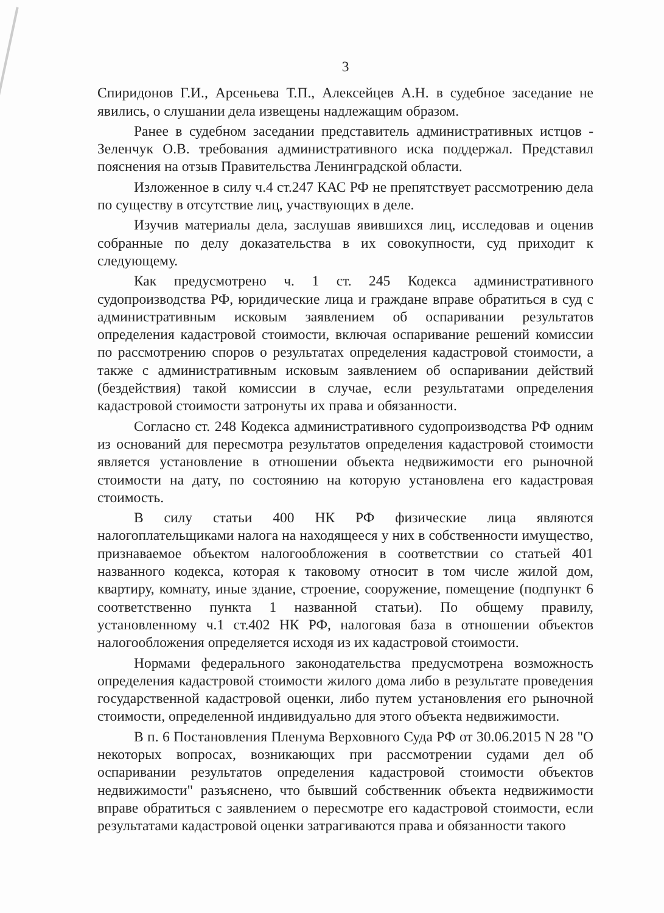3
Спиридонов Г.И., Арсеньева Т.П., Алексейцев А.Н. в судебное заседание не явились, о слушании дела извещены надлежащим образом.
Ранее в судебном заседании представитель административных истцов - Зеленчук О.В. требования административного иска поддержал. Представил пояснения на отзыв Правительства Ленинградской области.
Изложенное в силу ч.4 ст.247 КАС РФ не препятствует рассмотрению дела по существу в отсутствие лиц, участвующих в деле.
Изучив материалы дела, заслушав явившихся лиц, исследовав и оценив собранные по делу доказательства в их совокупности, суд приходит к следующему.
Как предусмотрено ч. 1 ст. 245 Кодекса административного судопроизводства РФ, юридические лица и граждане вправе обратиться в суд с административным исковым заявлением об оспаривании результатов определения кадастровой стоимости, включая оспаривание решений комиссии по рассмотрению споров о результатах определения кадастровой стоимости, а также с административным исковым заявлением об оспаривании действий (бездействия) такой комиссии в случае, если результатами определения кадастровой стоимости затронуты их права и обязанности.
Согласно ст. 248 Кодекса административного судопроизводства РФ одним из оснований для пересмотра результатов определения кадастровой стоимости является установление в отношении объекта недвижимости его рыночной стоимости на дату, по состоянию на которую установлена его кадастровая стоимость.
В силу статьи 400 НК РФ физические лица являются налогоплательщиками налога на находящееся у них в собственности имущество, признаваемое объектом налогообложения в соответствии со статьей 401 названного кодекса, которая к таковому относит в том числе жилой дом, квартиру, комнату, иные здание, строение, сооружение, помещение (подпункт 6 соответственно пункта 1 названной статьи). По общему правилу, установленному ч.1 ст.402 НК РФ, налоговая база в отношении объектов налогообложения определяется исходя из их кадастровой стоимости.
Нормами федерального законодательства предусмотрена возможность определения кадастровой стоимости жилого дома либо в результате проведения государственной кадастровой оценки, либо путем установления его рыночной стоимости, определенной индивидуально для этого объекта недвижимости.
В п. 6 Постановления Пленума Верховного Суда РФ от 30.06.2015 N 28 "О некоторых вопросах, возникающих при рассмотрении судами дел об оспаривании результатов определения кадастровой стоимости объектов недвижимости" разъяснено, что бывший собственник объекта недвижимости вправе обратиться с заявлением о пересмотре его кадастровой стоимости, если результатами кадастровой оценки затрагиваются права и обязанности такого